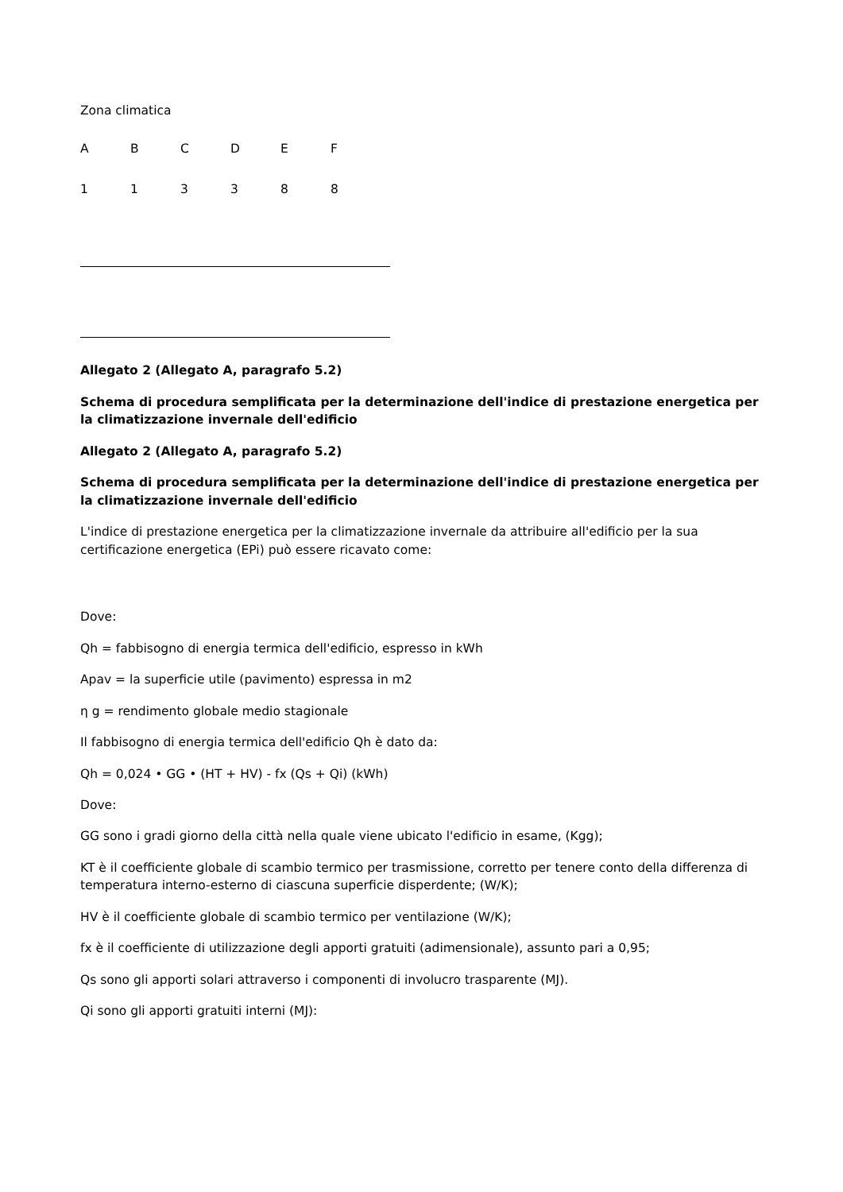Zona climatica
| A | B | C | D | E | F |
| 1 | 1 | 3 | 3 | 8 | 8 |
Allegato 2 (Allegato A, paragrafo 5.2)
Schema di procedura semplificata per la determinazione dell'indice di prestazione energetica per la climatizzazione invernale dell'edificio
Allegato 2 (Allegato A, paragrafo 5.2)
Schema di procedura semplificata per la determinazione dell'indice di prestazione energetica per la climatizzazione invernale dell'edificio
L'indice di prestazione energetica per la climatizzazione invernale da attribuire all'edificio per la sua certificazione energetica (EPi) può essere ricavato come:
Dove:
Qh = fabbisogno di energia termica dell'edificio, espresso in kWh
Apav = la superficie utile (pavimento) espressa in m2
η g = rendimento globale medio stagionale
Il fabbisogno di energia termica dell'edificio Qh è dato da:
Qh = 0,024 • GG • (HT + HV) - fx (Qs + Qi) (kWh)
Dove:
GG sono i gradi giorno della città nella quale viene ubicato l'edificio in esame, (Kgg);
KT è il coefficiente globale di scambio termico per trasmissione, corretto per tenere conto della differenza di temperatura interno-esterno di ciascuna superficie disperdente; (W/K);
HV è il coefficiente globale di scambio termico per ventilazione (W/K);
fx è il coefficiente di utilizzazione degli apporti gratuiti (adimensionale), assunto pari a 0,95;
Qs sono gli apporti solari attraverso i componenti di involucro trasparente (MJ).
Qi sono gli apporti gratuiti interni (MJ):